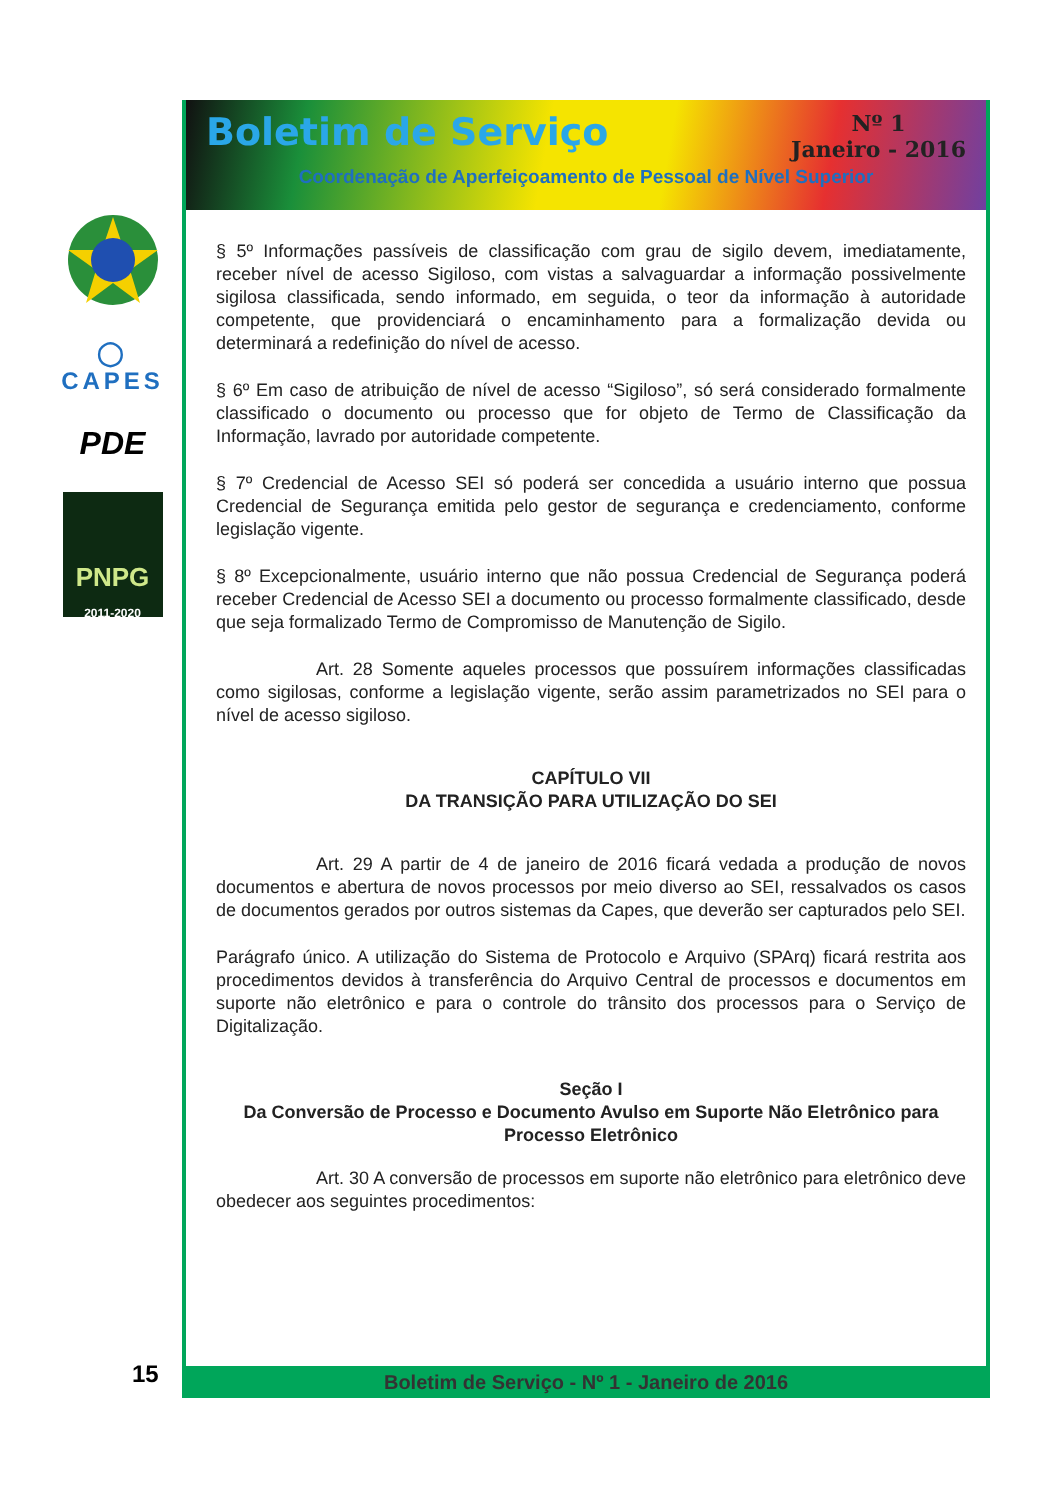◯
CAPES
PDE
PNPG
2011-2020
Boletim de Serviço Nº 1
Janeiro - 2016
Coordenação de Aperfeiçoamento de Pessoal de Nível Superior
§ 5º Informações passíveis de classificação com grau de sigilo devem, imediatamente, receber nível de acesso Sigiloso, com vistas a salvaguardar a informação possivelmente sigilosa classificada, sendo informado, em seguida, o teor da informação à autoridade competente, que providenciará o encaminhamento para a formalização devida ou determinará a redefinição do nível de acesso.
§ 6º Em caso de atribuição de nível de acesso “Sigiloso”, só será considerado formalmente classificado o documento ou processo que for objeto de Termo de Classificação da Informação, lavrado por autoridade competente.
§ 7º Credencial de Acesso SEI só poderá ser concedida a usuário interno que possua Credencial de Segurança emitida pelo gestor de segurança e credenciamento, conforme legislação vigente.
§ 8º Excepcionalmente, usuário interno que não possua Credencial de Segurança poderá receber Credencial de Acesso SEI a documento ou processo formalmente classificado, desde que seja formalizado Termo de Compromisso de Manutenção de Sigilo.
Art. 28 Somente aqueles processos que possuírem informações classificadas como sigilosas, conforme a legislação vigente, serão assim parametrizados no SEI para o nível de acesso sigiloso.
CAPÍTULO VII
DA TRANSIÇÃO PARA UTILIZAÇÃO DO SEI
Art. 29 A partir de 4 de janeiro de 2016 ficará vedada a produção de novos documentos e abertura de novos processos por meio diverso ao SEI, ressalvados os casos de documentos gerados por outros sistemas da Capes, que deverão ser capturados pelo SEI.
Parágrafo único. A utilização do Sistema de Protocolo e Arquivo (SPArq) ficará restrita aos procedimentos devidos à transferência do Arquivo Central de processos e documentos em suporte não eletrônico e para o controle do trânsito dos processos para o Serviço de Digitalização.
Seção I
Da Conversão de Processo e Documento Avulso em Suporte Não Eletrônico para Processo Eletrônico
Art. 30 A conversão de processos em suporte não eletrônico para eletrônico deve obedecer aos seguintes procedimentos:
Boletim de Serviço - Nº 1 - Janeiro de 2016
15